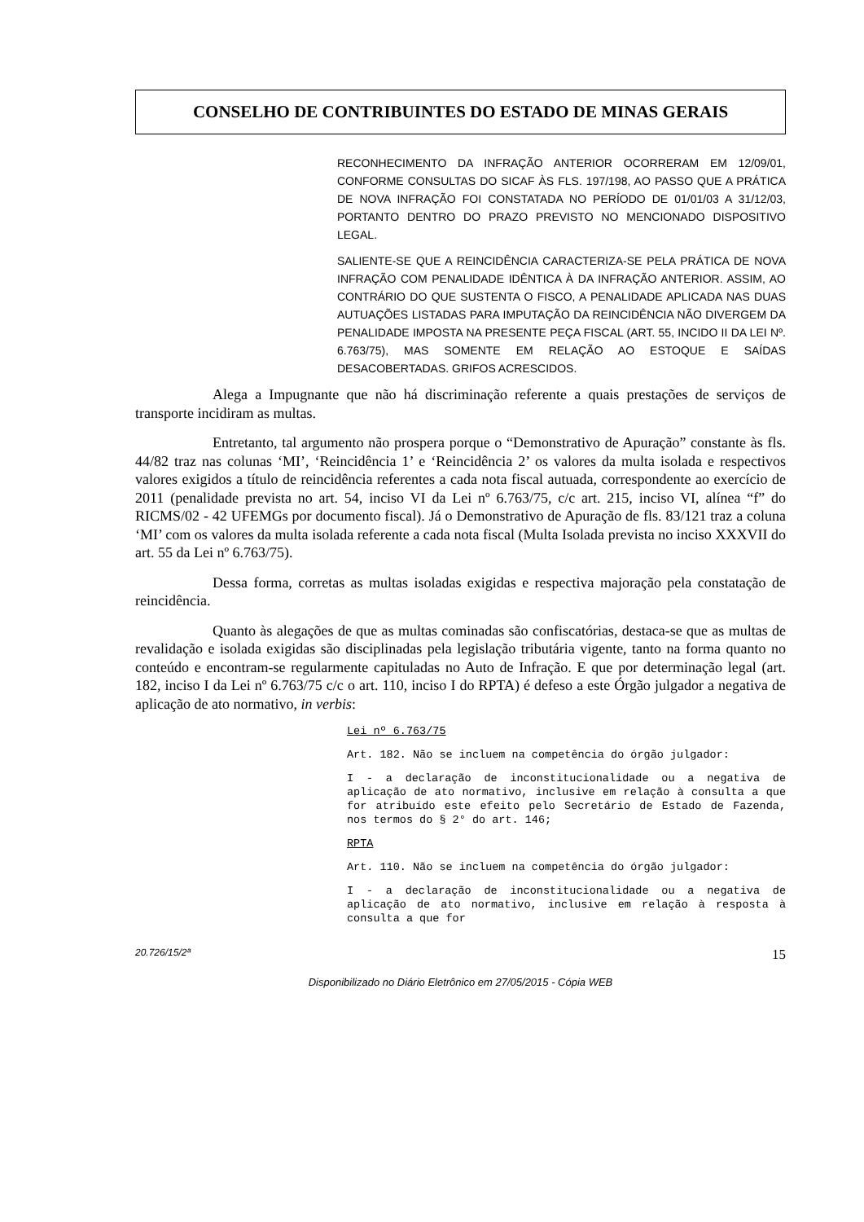CONSELHO DE CONTRIBUINTES DO ESTADO DE MINAS GERAIS
RECONHECIMENTO DA INFRAÇÃO ANTERIOR OCORRERAM EM 12/09/01, CONFORME CONSULTAS DO SICAF ÀS FLS. 197/198, AO PASSO QUE A PRÁTICA DE NOVA INFRAÇÃO FOI CONSTATADA NO PERÍODO DE 01/01/03 A 31/12/03, PORTANTO DENTRO DO PRAZO PREVISTO NO MENCIONADO DISPOSITIVO LEGAL.
SALIENTE-SE QUE A REINCIDÊNCIA CARACTERIZA-SE PELA PRÁTICA DE NOVA INFRAÇÃO COM PENALIDADE IDÊNTICA À DA INFRAÇÃO ANTERIOR. ASSIM, AO CONTRÁRIO DO QUE SUSTENTA O FISCO, A PENALIDADE APLICADA NAS DUAS AUTUAÇÕES LISTADAS PARA IMPUTAÇÃO DA REINCIDÊNCIA NÃO DIVERGEM DA PENALIDADE IMPOSTA NA PRESENTE PEÇA FISCAL (ART. 55, INCIDO II DA LEI Nº. 6.763/75), MAS SOMENTE EM RELAÇÃO AO ESTOQUE E SAÍDAS DESACOBERTADAS. GRIFOS ACRESCIDOS.
Alega a Impugnante que não há discriminação referente a quais prestações de serviços de transporte incidiram as multas.
Entretanto, tal argumento não prospera porque o “Demonstrativo de Apuração” constante às fls. 44/82 traz nas colunas ‘MI’, ‘Reincidência 1’ e ‘Reincidência 2’ os valores da multa isolada e respectivos valores exigidos a título de reincidência referentes a cada nota fiscal autuada, correspondente ao exercício de 2011 (penalidade prevista no art. 54, inciso VI da Lei nº 6.763/75, c/c art. 215, inciso VI, alínea “f” do RICMS/02 - 42 UFEMGs por documento fiscal). Já o Demonstrativo de Apuração de fls. 83/121 traz a coluna ‘MI’ com os valores da multa isolada referente a cada nota fiscal (Multa Isolada prevista no inciso XXXVII do art. 55 da Lei nº 6.763/75).
Dessa forma, corretas as multas isoladas exigidas e respectiva majoração pela constatação de reincidência.
Quanto às alegações de que as multas cominadas são confiscatórias, destaca-se que as multas de revalidação e isolada exigidas são disciplinadas pela legislação tributária vigente, tanto na forma quanto no conteúdo e encontram-se regularmente capituladas no Auto de Infração. E que por determinação legal (art. 182, inciso I da Lei nº 6.763/75 c/c o art. 110, inciso I do RPTA) é defeso a este Órgão julgador a negativa de aplicação de ato normativo, in verbis:
Lei nº 6.763/75
Art. 182. Não se incluem na competência do órgão julgador:
I - a declaração de inconstitucionalidade ou a negativa de aplicação de ato normativo, inclusive em relação à consulta a que for atribuído este efeito pelo Secretário de Estado de Fazenda, nos termos do § 2° do art. 146;
RPTA
Art. 110. Não se incluem na competência do órgão julgador:
I - a declaração de inconstitucionalidade ou a negativa de aplicação de ato normativo, inclusive em relação à resposta à consulta a que for
20.726/15/2ª 15
Disponibilizado no Diário Eletrônico em 27/05/2015 - Cópia WEB